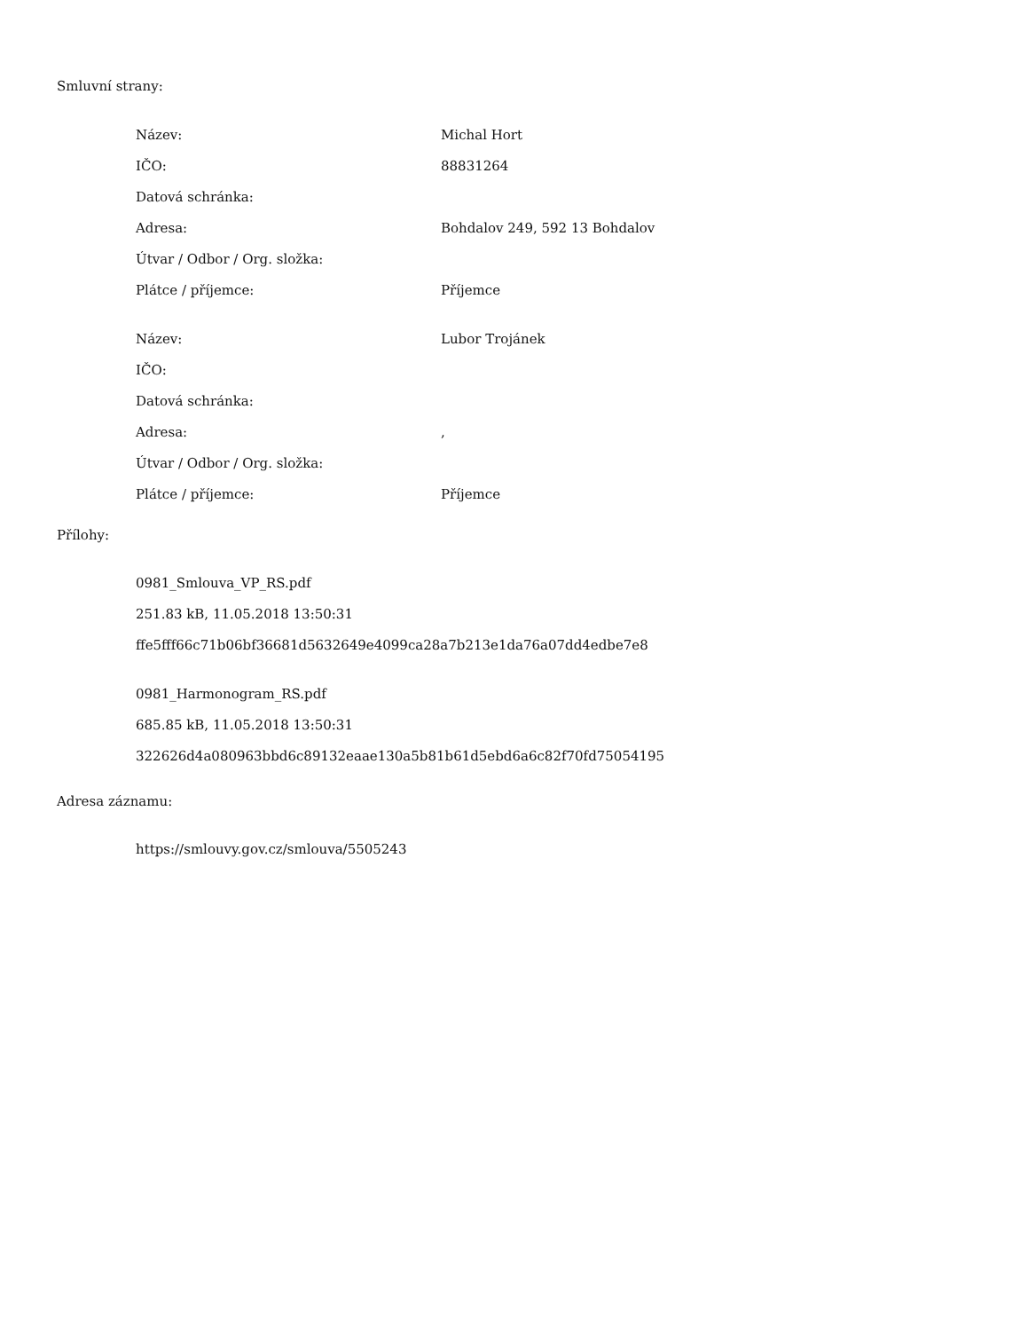Smluvní strany:
| Název: | Michal Hort |
| IČO: | 88831264 |
| Datová schránka: | |
| Adresa: | Bohdalov 249, 592 13 Bohdalov |
| Útvar / Odbor / Org. složka: | |
| Plátce / příjemce: | Příjemce |
| Název: | Lubor Trojánek |
| IČO: | |
| Datová schránka: | |
| Adresa: | , |
| Útvar / Odbor / Org. složka: | |
| Plátce / příjemce: | Příjemce |
Přílohy:
0981_Smlouva_VP_RS.pdf
251.83 kB, 11.05.2018 13:50:31
ffe5fff66c71b06bf36681d5632649e4099ca28a7b213e1da76a07dd4edbe7e8
0981_Harmonogram_RS.pdf
685.85 kB, 11.05.2018 13:50:31
322626d4a080963bbd6c89132eaae130a5b81b61d5ebd6a6c82f70fd75054195
Adresa záznamu:
https://smlouvy.gov.cz/smlouva/5505243